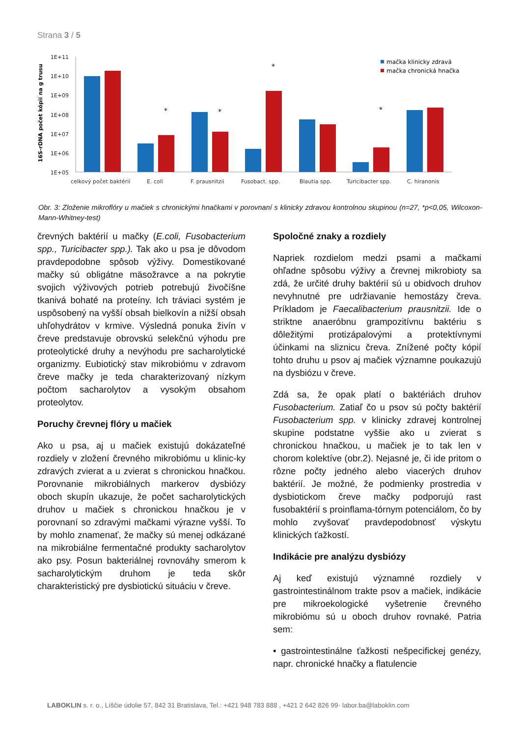Strana 3 / 5
16S-rDNA počet kópií na g trusu
1E+11
1E+10
1E+09
1E+08
1E+07
1E+06
1E+05
celkový počet baktérií
E. coli
F. prausnitzii
Fusobact. spp.
Blautia spp.
Turicibacter spp.
C. hiranonis
*
*
*
*
mačka klinicky zdravá
mačka chronická hnačka
Obr. 3: Zloženie mikroflóry u mačiek s chronickými hnačkami v porovnaní s klinicky zdravou kontrolnou skupinou (n=27, *p<0,05, Wilcoxon-Mann-Whitney-test)
črevných baktérií u mačky (E.coli, Fusobacterium spp., Turicibacter spp.). Tak ako u psa je dôvodom pravdepodobne spôsob výživy. Domestikované mačky sú obligátne mäsožravce a na pokrytie svojich výživových potrieb potrebujú živočíšne tkanivá bohaté na proteíny. Ich tráviaci systém je uspôsobený na vyšší obsah bielkovín a nižší obsah uhľohydrátov v krmive. Výsledná ponuka živín v čreve predstavuje obrovskú selekčnú výhodu pre proteolytické druhy a nevýhodu pre sacharolytické organizmy. Eubiotický stav mikrobiómu v zdravom čreve mačky je teda charakterizovaný nízkym počtom sacharolytov a vysokým obsahom proteolytov.
Poruchy črevnej flóry u mačiek
Ako u psa, aj u mačiek existujú dokázateľné rozdiely v zložení črevného mikrobiómu u klinic-ky zdravých zvierat a u zvierat s chronickou hnačkou. Porovnanie mikrobiálnych markerov dysbiózy oboch skupín ukazuje, že počet sacharolytických druhov u mačiek s chronickou hnačkou je v porovnaní so zdravými mačkami výrazne vyšší. To by mohlo znamenať, že mačky sú menej odkázané na mikrobiálne fermentačné produkty sacharolytov ako psy. Posun bakteriálnej rovnováhy smerom k sacharolytickým druhom je teda skôr charakteristický pre dysbiotickú situáciu v čreve.
Spoločné znaky a rozdiely
Napriek rozdielom medzi psami a mačkami ohľadne spôsobu výživy a črevnej mikrobioty sa zdá, že určité druhy baktérií sú u obidvoch druhov nevyhnutné pre udržiavanie hemostázy čreva. Príkladom je Faecalibacterium prausnitzii. Ide o striktne anaeróbnu grampozitívnu baktériu s dôležitými protizápalovými a protektívnymi účinkami na sliznicu čreva. Znížené počty kópií tohto druhu u psov aj mačiek významne poukazujú na dysbiózu v čreve.
Zdá sa, že opak platí o baktériách druhov Fusobacterium. Zatiaľ čo u psov sú počty baktérií Fusobacterium spp. v klinicky zdravej kontrolnej skupine podstatne vyššie ako u zvierat s chronickou hnačkou, u mačiek je to tak len v chorom kolektíve (obr.2). Nejasné je, či ide pritom o rôzne počty jedného alebo viacerých druhov baktérií. Je možné, že podmienky prostredia v dysbiotickom čreve mačky podporujú rast fusobaktérií s proinflama-tórnym potenciálom, čo by mohlo zvyšovať pravdepodobnosť výskytu klinických ťažkostí.
Indikácie pre analýzu dysbiózy
Aj keď existujú významné rozdiely v gastrointestinálnom trakte psov a mačiek, indikácie pre mikroekologické vyšetrenie črevného mikrobiómu sú u oboch druhov rovnaké. Patria sem:
• gastrointestinálne ťažkosti nešpecifickej genézy, napr. chronické hnačky a flatulencie
LABOKLIN s. r. o., Líščie údolie 57, 842 31 Bratislava, Tel.: +421 948 783 888 , +421 2 642 826 99· labor.ba@laboklin.com